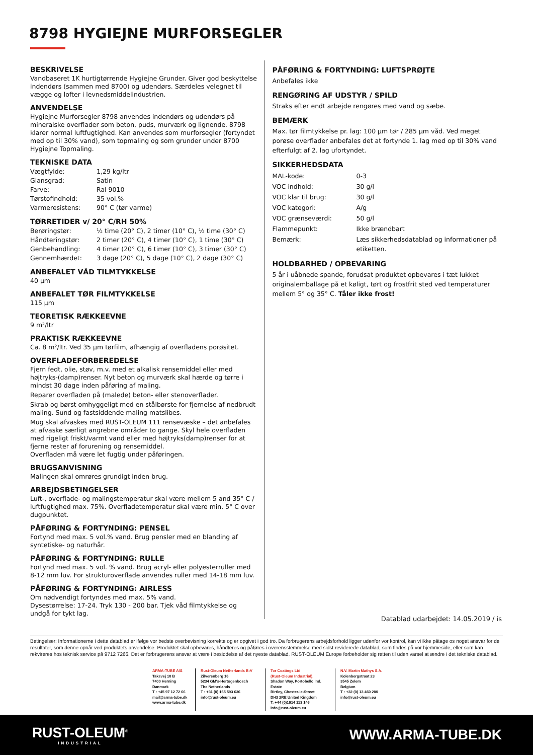8798 HYGIEJNE MURFORSEGLER
BESKRIVELSE
Vandbaseret 1K hurtigtørrende Hygiejne Grunder. Giver god beskyttelse indendørs (sammen med 8700) og udendørs. Særdeles velegnet til vægge og lofter i levnedsmiddelindustrien.
ANVENDELSE
Hygiejne Murforsegler 8798 anvendes indendørs og udendørs på mineralske overflader som beton, puds, murværk og lignende. 8798 klarer normal luftfugtighed. Kan anvendes som murforsegler (fortyndet med op til 30% vand), som topmaling og som grunder under 8700 Hygiejne Topmaling.
TEKNISKE DATA
| Vægtfylde: | 1,29 kg/ltr |
| Glansgrad: | Satin |
| Farve: | Ral 9010 |
| Tørstofindhold: | 35 vol.% |
| Varmeresistens: | 90° C (tør varme) |
TØRRETIDER v/ 20° C/RH 50%
| Berøringstør: | ½ time (20° C), 2 timer (10° C), ½ time (30° C) |
| Håndteringstør: | 2 timer (20° C), 4 timer (10° C), 1 time (30° C) |
| Genbehandling: | 4 timer (20° C), 6 timer (10° C), 3 timer (30° C) |
| Gennemhærdet: | 3 dage (20° C), 5 dage (10° C), 2 dage (30° C) |
ANBEFALET VÅD TILMTYKKELSE
40 µm
ANBEFALET TØR FILMTYKKELSE
115 µm
TEORETISK RÆKKEEVNE
9 m²/ltr
PRAKTISK RÆKKEEVNE
Ca. 8 m²/ltr. Ved 35 µm tørfilm, afhængig af overfladens porøsitet.
OVERFLADEFORBEREDELSE
Fjern fedt, olie, støv, m.v. med et alkalisk rensemiddel eller med højtryks-(damp)renser. Nyt beton og murværk skal hærde og tørre i mindst 30 dage inden påføring af maling.
Reparer overfladen på (malede) beton- eller stenoverflader.
Skrab og børst omhyggeligt med en stålbørste for fjernelse af nedbrudt maling. Sund og fastsiddende maling matslibes.
Mug skal afvaskes med RUST-OLEUM 111 rensevæske – det anbefales at afvaske særligt angrebne områder to gange. Skyl hele overfladen med rigeligt friskt/varmt vand eller med højtryks(damp)renser for at fjerne rester af forurening og rensemiddel.
Overfladen må være let fugtig under påføringen.
BRUGSANVISNING
Malingen skal omrøres grundigt inden brug.
ARBEJDSBETINGELSER
Luft-, overflade- og malingstemperatur skal være mellem 5 and 35° C / luftfugtighed max. 75%. Overfladetemperatur skal være min. 5° C over dugpunktet.
PÅFØRING & FORTYNDING: PENSEL
Fortynd med max. 5 vol.% vand. Brug pensler med en blanding af syntetiske- og naturhår.
PÅFØRING & FORTYNDING: RULLE
Fortynd med max. 5 vol. % vand. Brug acryl- eller polyesterruller med 8-12 mm luv. For strukturoverflade anvendes ruller med 14-18 mm luv.
PÅFØRING & FORTYNDING: AIRLESS
Om nødvendigt fortyndes med max. 5% vand.
Dysestørrelse: 17-24. Tryk 130 - 200 bar. Tjek våd filmtykkelse og undgå for tykt lag.
PÅFØRING & FORTYNDING: LUFTSPRØJTE
Anbefales ikke
RENGØRING AF UDSTYR / SPILD
Straks efter endt arbejde rengøres med vand og sæbe.
BEMÆRK
Max. tør filmtykkelse pr. lag: 100 µm tør / 285 µm våd. Ved meget porøse overflader anbefales det at fortynde 1. lag med op til 30% vand efterfulgt af 2. lag ufortyndet.
SIKKERHEDSDATA
| MAL-kode: | 0-3 |
| VOC indhold: | 30 g/l |
| VOC klar til brug: | 30 g/l |
| VOC kategori: | A/g |
| VOC grænseværdi: | 50 g/l |
| Flammepunkt: | Ikke brændbart |
| Bemærk: | Læs sikkerhedsdatablad og informationer på etiketten. |
HOLDBARHED / OPBEVARING
5 år i uåbnede spande, forudsat produktet opbevares i tæt lukket originalemballage på et køligt, tørt og frostfrit sted ved temperaturer mellem 5° og 35° C. Tåler ikke frost!
Datablad udarbejdet: 14.05.2019 / is
Betingelser: Informationerne i dette datablad er ifølge vor bedste overbevisning korrekte og er opgivet i god tro. Da forbrugerens arbejdsforhold ligger udenfor vor kontrol, kan vi ikke påtage os noget ansvar for de resultater, som denne opnår ved produktets anvendelse. Produktet skal opbevares, håndteres og påføres i overensstemmelse med sidst reviderede datablad, som findes på vor hjemmeside, eller som kan rekvireres hos teknisk service på 9712 7266. Det er forbrugerens ansvar at være i besiddelse af det nyeste datablad. RUST-OLEUM Europe forbeholder sig retten til uden varsel at ændre i det tekniske datablad.
ARMA-TUBE A/S
Taksvej 10 B
7400 Herning
Danmark
T : +45 97 12 72 66
mail@arma-tube.dk
www.arma-tube.dk
Rust-Oleum Netherlands B:V
Zilverenberg 16
5234 GM's-Hertogenbosch
The Netherlands
T : +31 (0) 165 593 636
info@rust-oleum.eu
Tor Coatings Ltd
(Rust-Oleum Industrial).
Shadon Way, Portobello Ind. Estate
Birtley, Chester-le-Street
DH3 2RE United Kingdom
T: +44 (0)1914 113 146
info@rust-oleum.eu
N.V. Martin Mathys S.A.
Kolenbergstraat 23
3545 Zelem
Belgium
T : +32 (0) 13 460 200
info@rust-oleum.eu
RUST-OLEUM<sup>®</sup>
INDUSTRIAL
WWW.ARMA-TUBE.DK